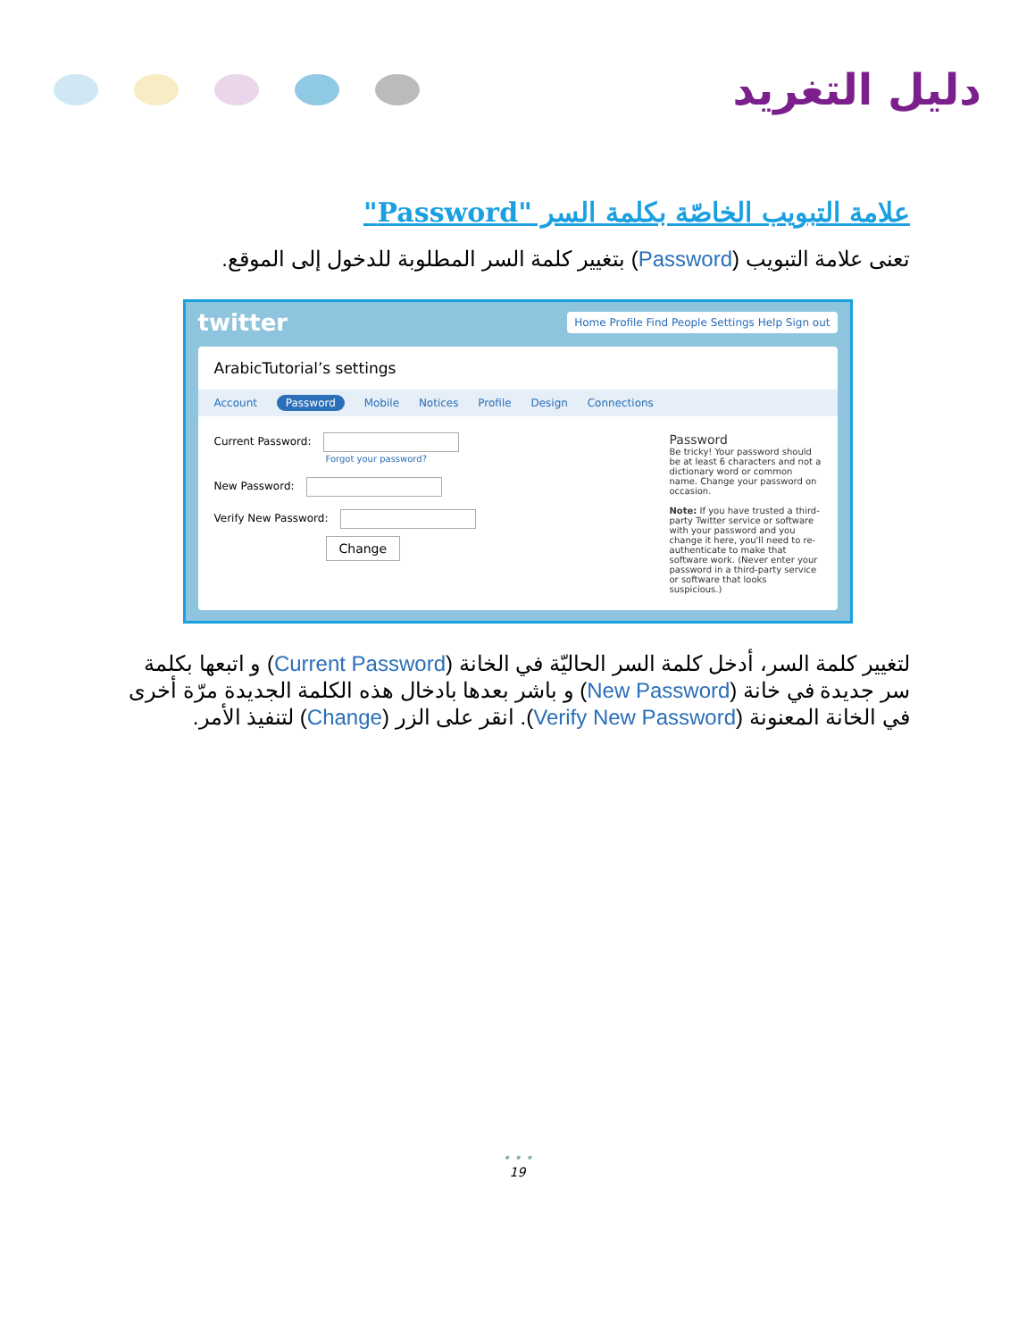دليل التغريد
علامة التبويب الخاصّة بكلمة السر "Password"
تعنى علامة التبويب (Password) بتغيير كلمة السر المطلوبة للدخول إلى الموقع.
twitter Home Profile Find People Settings Help Sign out
ArabicTutorial’s settings
Account Password Mobile Notices Profile Design Connections
Current Password:
Forgot your password?
New Password:
Verify New Password:
Change
Password
Be tricky! Your password should be at least 6 characters and not a dictionary word or common name. Change your password on occasion.
Note: If you have trusted a third-party Twitter service or software with your password and you change it here, you'll need to re-authenticate to make that software work. (Never enter your password in a third-party service or software that looks suspicious.)
لتغيير كلمة السر، أدخل كلمة السر الحاليّة في الخانة (Current Password) و اتبعها بكلمة سر جديدة في خانة (New Password) و باشر بعدها بادخال هذه الكلمة الجديدة مرّة أخرى في الخانة المعنونة (Verify New Password). انقر على الزر (Change) لتنفيذ الأمر.
• • •
19